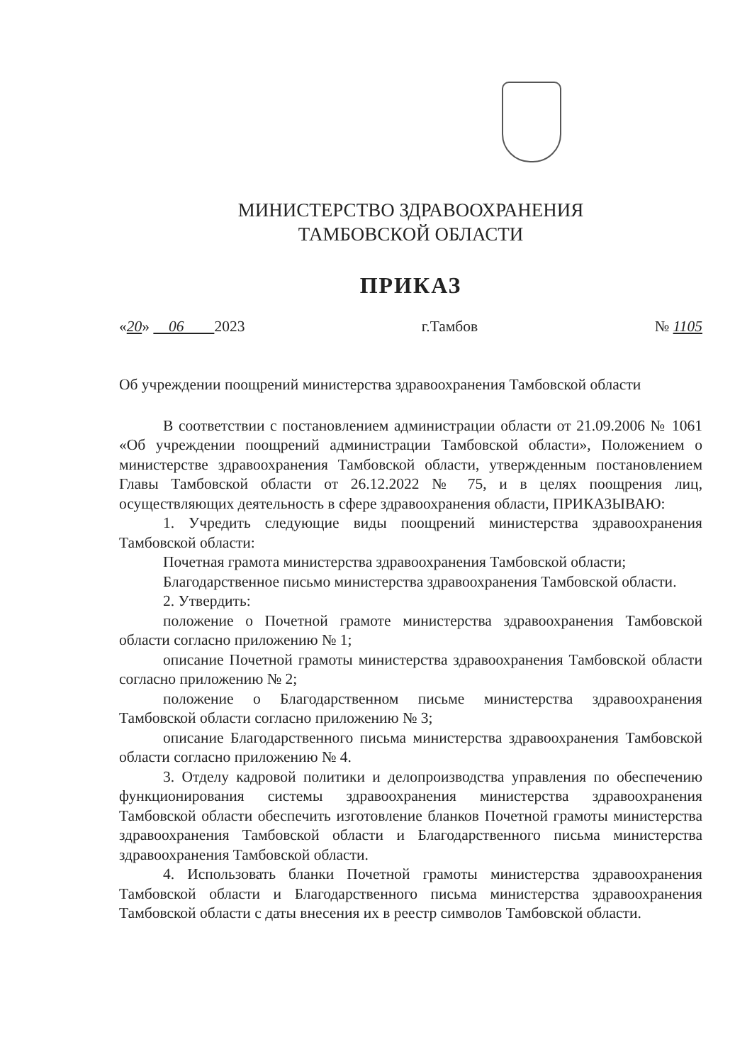МИНИСТЕРСТВО ЗДРАВООХРАНЕНИЯ
ТАМБОВСКОЙ ОБЛАСТИ
ПРИКАЗ
«20» 06 2023 г.Тамбов № 1105
Об учреждении поощрений министерства здравоохранения Тамбовской области
В соответствии с постановлением администрации области от 21.09.2006 № 1061 «Об учреждении поощрений администрации Тамбовской области», Положением о министерстве здравоохранения Тамбовской области, утвержденным постановлением Главы Тамбовской области от 26.12.2022 № 75, и в целях поощрения лиц, осуществляющих деятельность в сфере здравоохранения области, ПРИКАЗЫВАЮ:
1. Учредить следующие виды поощрений министерства здравоохранения Тамбовской области:
Почетная грамота министерства здравоохранения Тамбовской области;
Благодарственное письмо министерства здравоохранения Тамбовской области.
2. Утвердить:
положение о Почетной грамоте министерства здравоохранения Тамбовской области согласно приложению № 1;
описание Почетной грамоты министерства здравоохранения Тамбовской области согласно приложению № 2;
положение о Благодарственном письме министерства здравоохранения Тамбовской области согласно приложению № 3;
описание Благодарственного письма министерства здравоохранения Тамбовской области согласно приложению № 4.
3. Отделу кадровой политики и делопроизводства управления по обеспечению функционирования системы здравоохранения министерства здравоохранения Тамбовской области обеспечить изготовление бланков Почетной грамоты министерства здравоохранения Тамбовской области и Благодарственного письма министерства здравоохранения Тамбовской области.
4. Использовать бланки Почетной грамоты министерства здравоохранения Тамбовской области и Благодарственного письма министерства здравоохранения Тамбовской области с даты внесения их в реестр символов Тамбовской области.